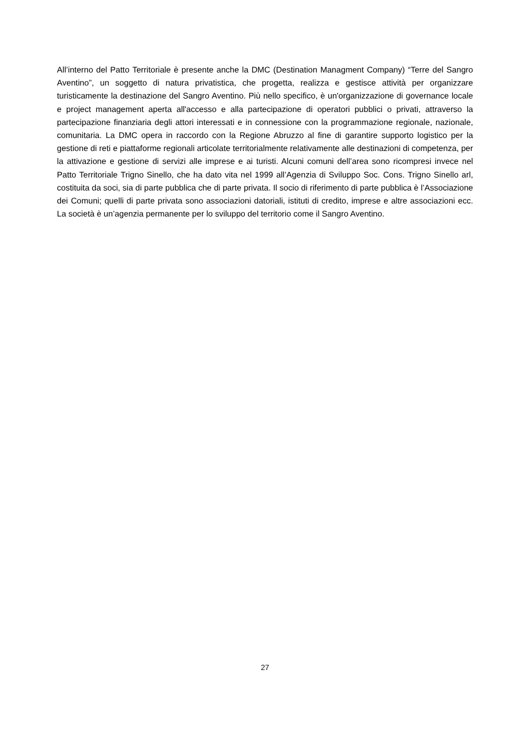All’interno del Patto Territoriale è presente anche la DMC (Destination Managment Company) “Terre del Sangro Aventino”, un soggetto di natura privatistica, che progetta, realizza e gestisce attività per organizzare turisticamente la destinazione del Sangro Aventino. Più nello specifico, è un'organizzazione di governance locale e project management aperta all'accesso e alla partecipazione di operatori pubblici o privati, attraverso la partecipazione finanziaria degli attori interessati e in connessione con la programmazione regionale, nazionale, comunitaria. La DMC opera in raccordo con la Regione Abruzzo al fine di garantire supporto logistico per la gestione di reti e piattaforme regionali articolate territorialmente relativamente alle destinazioni di competenza, per la attivazione e gestione di servizi alle imprese e ai turisti. Alcuni comuni dell’area sono ricompresi invece nel Patto Territoriale Trigno Sinello, che ha dato vita nel 1999 all’Agenzia di Sviluppo Soc. Cons. Trigno Sinello arl, costituita da soci, sia di parte pubblica che di parte privata. Il socio di riferimento di parte pubblica è l’Associazione dei Comuni; quelli di parte privata sono associazioni datoriali, istituti di credito, imprese e altre associazioni ecc. La società è un’agenzia permanente per lo sviluppo del territorio come il Sangro Aventino.
27